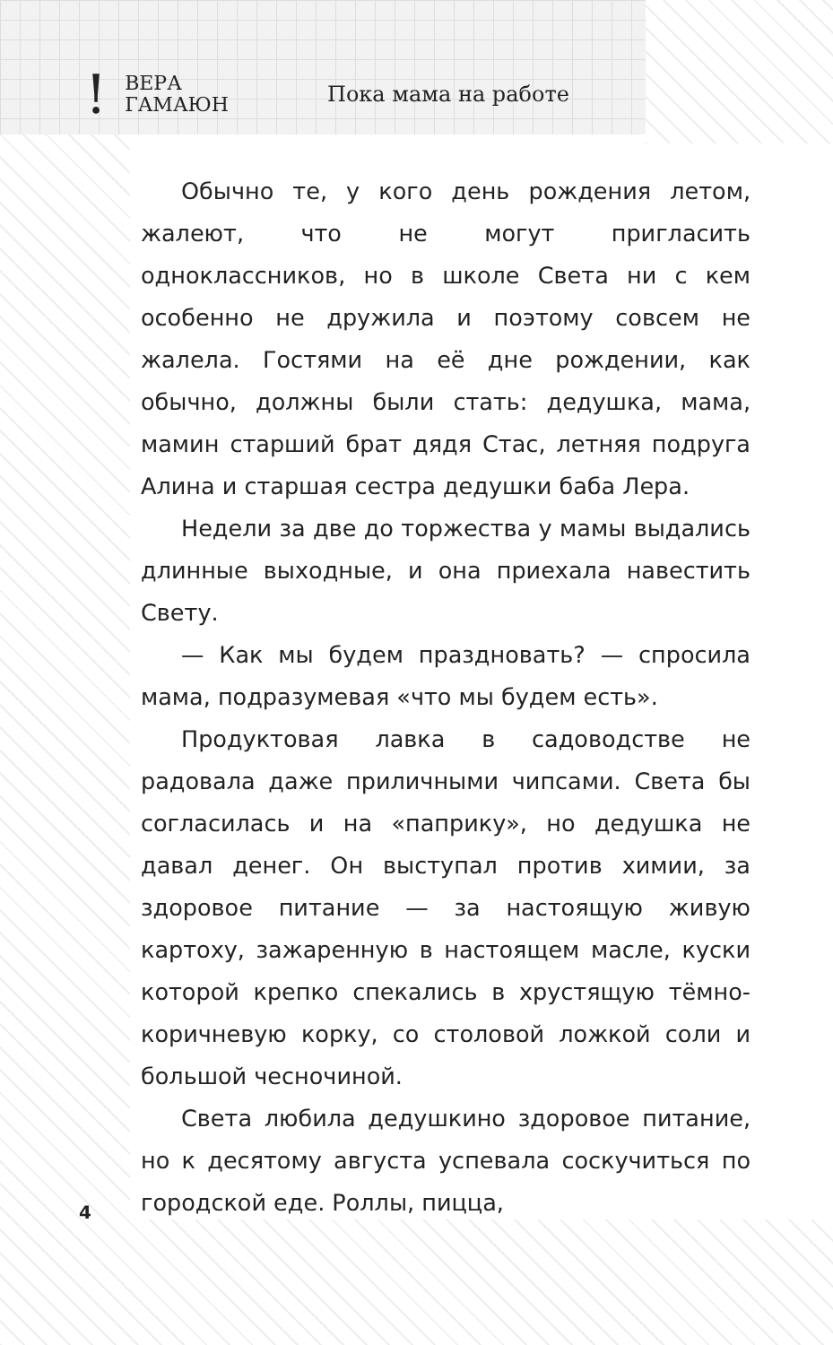! ВЕРА
ГАМАЮН Пока мама на работе
Обычно те, у кого день рождения летом, жалеют, что не могут пригласить одноклассников, но в школе Света ни с кем особенно не дружила и поэтому совсем не жалела. Гостями на её дне рождении, как обычно, должны были стать: дедушка, мама, мамин старший брат дядя Стас, летняя подруга Алина и старшая сестра дедушки баба Лера.
Недели за две до торжества у мамы выдались длинные выходные, и она приехала навестить Свету.
— Как мы будем праздновать? — спросила мама, подразумевая «что мы будем есть».
Продуктовая лавка в садоводстве не радовала даже приличными чипсами. Света бы согласилась и на «паприку», но дедушка не давал денег. Он выступал против химии, за здоровое питание — за настоящую живую картоху, зажаренную в настоящем масле, куски которой крепко спекались в хрустящую тёмно-коричневую корку, со столовой ложкой соли и большой чесночиной.
Света любила дедушкино здоровое питание, но к десятому августа успевала соскучиться по городской еде. Роллы, пицца,
4